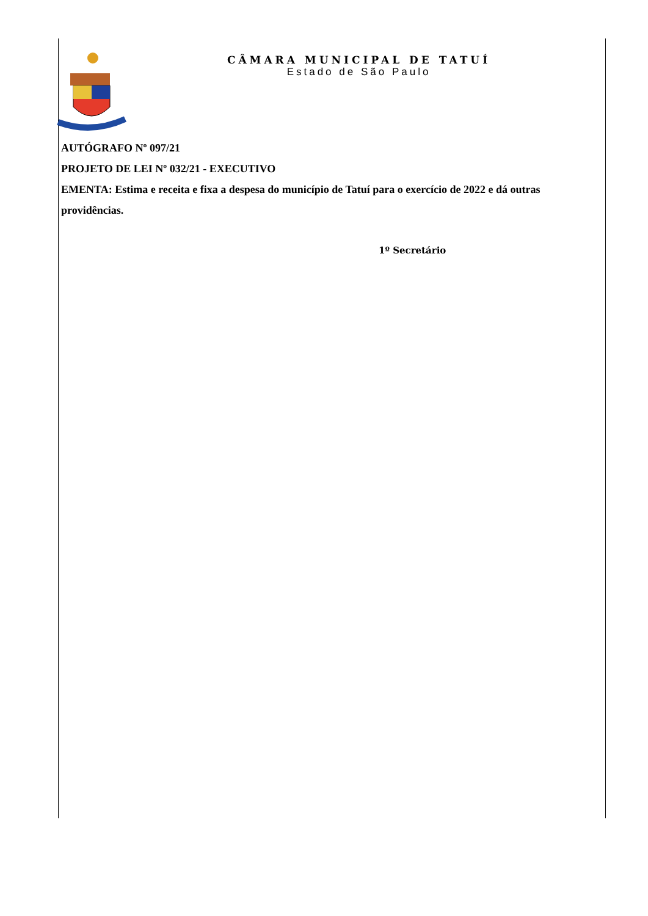CÂMARA MUNICIPAL DE TATUÍ
Estado de São Paulo
AUTÓGRAFO Nº 097/21
PROJETO DE LEI Nº 032/21 - EXECUTIVO
EMENTA: Estima e receita e fixa a despesa do município de Tatuí para o exercício de 2022 e dá outras providências.
1º Secretário